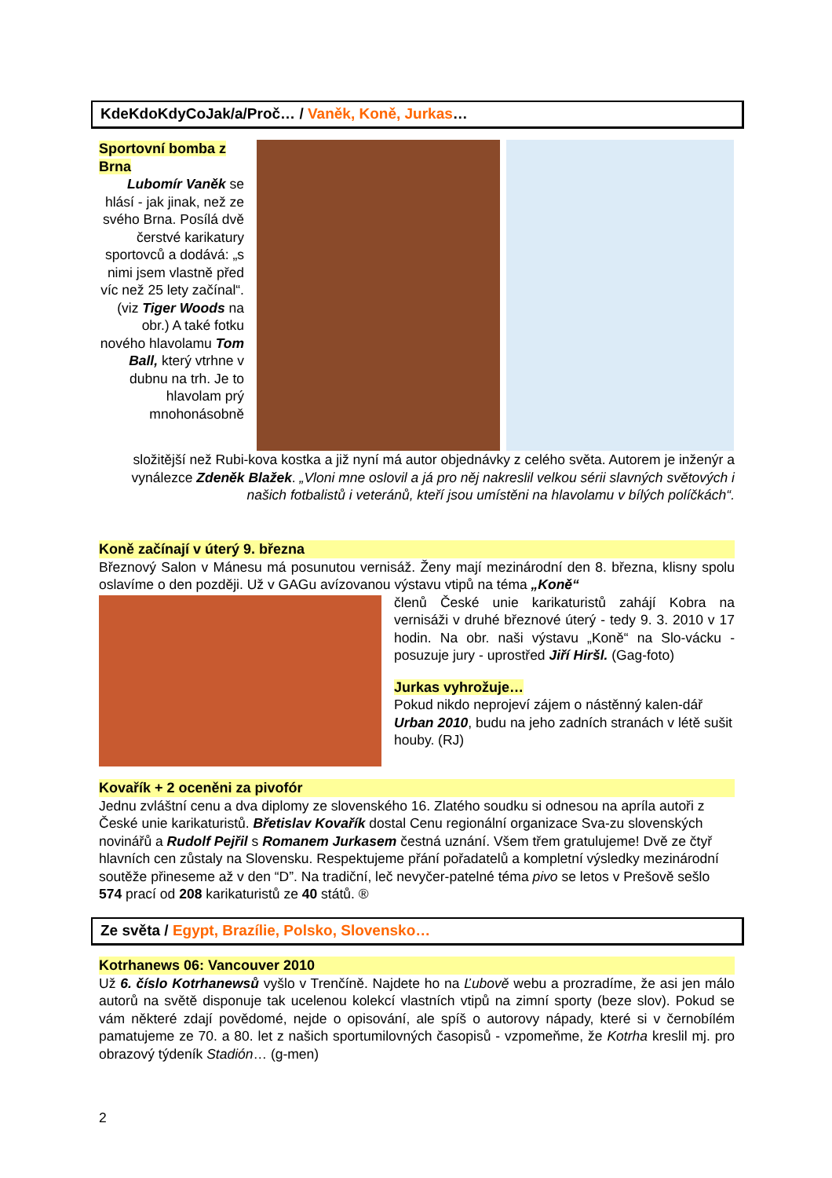KdeKdoKdyCoJak/a/Proč… / Vaněk, Koně, Jurkas…
Sportovní bomba z Brna
Lubomír Vaněk se hlásí - jak jinak, než ze svého Brna. Posílá dvě čerstvé karikatury sportovců a dodává: „s nimi jsem vlastně před víc než 25 lety začínal“. (viz Tiger Woods na obr.) A také fotku nového hlavolamu Tom Ball, který vtrhne v dubnu na trh. Je to hlavolam prý mnohonásobně
složitější než Rubi-kova kostka a již nyní má autor objednávky z celého světa. Autorem je inženýr a vynálezce Zdeněk Blažek. „Vloni mne oslovil a já pro něj nakreslil velkou sérii slavných světových i našich fotbalistů i veteránů, kteří jsou umístěni na hlavolamu v bílých políčkách“.
Koně začínají v úterý 9. března
Březnový Salon v Mánesu má posunutou vernisáž. Ženy mají mezinárodní den 8. března, klisny spolu oslavíme o den později. Už v GAGu avízovanou výstavu vtipů na téma „Koně“
členů České unie karikaturistů zahájí Kobra na vernisáži v druhé březnové úterý - tedy 9. 3. 2010 v 17 hodin. Na obr. naši výstavu „Koně“ na Slo-vácku - posuzuje jury - uprostřed Jiří Hiršl. (Gag-foto)
Jurkas vyhrožuje…
Pokud nikdo neprojeví zájem o nástěnný kalen-dář Urban 2010, budu na jeho zadních stranách v létě sušit houby. (RJ)
Kovařík + 2 oceněni za pivofór
Jednu zvláštní cenu a dva diplomy ze slovenského 16. Zlatého soudku si odnesou na apríla autoři z České unie karikaturistů. Břetislav Kovařík dostal Cenu regionální organizace Sva-zu slovenských novinářů a Rudolf Pejřil s Romanem Jurkasem čestná uznání. Všem třem gratulujeme! Dvě ze čtyř hlavních cen zůstaly na Slovensku. Respektujeme přání pořadatelů a kompletní výsledky mezinárodní soutěže přineseme až v den “D”. Na tradiční, leč nevyčer-patelné téma pivo se letos v Prešově sešlo 574 prací od 208 karikaturistů ze 40 států. ®
Ze světa / Egypt, Brazílie, Polsko, Slovensko…
Kotrhanews 06: Vancouver 2010
Už 6. číslo Kotrhanewsů vyšlo v Trenčíně. Najdete ho na Ľubově webu a prozradíme, že asi jen málo autorů na světě disponuje tak ucelenou kolekcí vlastních vtipů na zimní sporty (beze slov). Pokud se vám některé zdají povědomé, nejde o opisování, ale spíš o autorovy nápady, které si v černobílém pamatujeme ze 70. a 80. let z našich sportumilovných časopisů - vzpomeňme, že Kotrha kreslil mj. pro obrazový týdeník Stadión… (g-men)
2